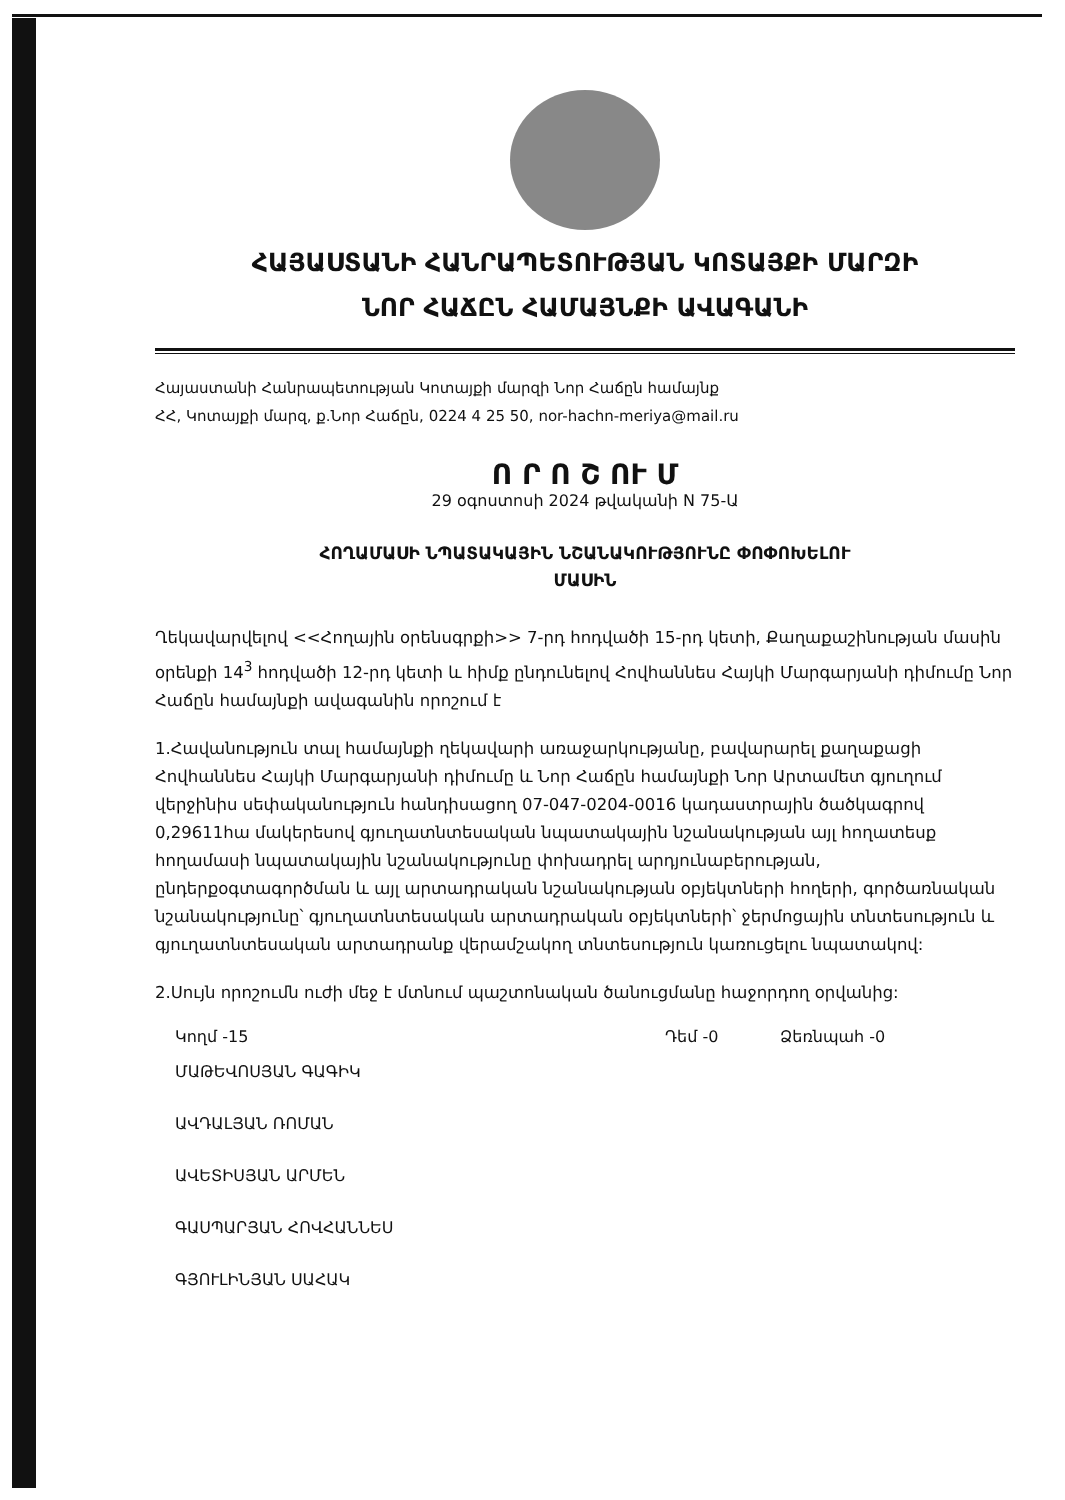ՀԱՅԱՍՏԱՆԻ ՀԱՆՐԱՊԵՏՈՒԹՅԱՆ ԿՈՏԱՅՔԻ ՄԱՐԶԻ
ՆՈՐ ՀԱՃԸՆ ՀԱՄԱՅՆՔԻ ԱՎԱԳԱՆԻ
Հայաստանի Հանրապետության Կոտայքի մարզի Նոր Հաճըն համայնք
ՀՀ, Կոտայքի մարզ, ք.Նոր Հաճըն, 0224 4 25 50, nor-hachn-meriya@mail.ru
Ո Ր Ո Շ ՈՒ Մ
29 օգոստոսի 2024 թվականի N 75-Ա
ՀՈՂԱՄԱՍԻ ՆՊԱՏԱԿԱՅԻՆ ՆՇԱՆԱԿՈՒԹՅՈՒՆԸ ՓՈՓՈԽԵԼՈՒ
ՄԱՍԻՆ
Ղեկավարվելով <<Հողային օրենսգրքի>> 7-րդ հոդվածի 15-րդ կետի, Քաղաքաշինության մասին օրենքի 14<sup>3</sup> հոդվածի 12-րդ կետի և հիմք ընդունելով Հովհաննես Հայկի Մարգարյանի դիմումը Նոր Հաճըն համայնքի ավագանին որոշում է
1.Հավանություն տալ համայնքի ղեկավարի առաջարկությանը, բավարարել քաղաքացի Հովհաննես Հայկի Մարգարյանի դիմումը և Նոր Հաճըն համայնքի Նոր Արտամետ գյուղում վերջինիս սեփականություն հանդիսացող 07-047-0204-0016 կադաստրային ծածկագրով 0,29611հա մակերեսով գյուղատնտեսական նպատակային նշանակության այլ հողատեսք հողամասի նպատակային նշանակությունը փոխադրել արդյունաբերության, ընդերքօգտագործման և այլ արտադրական նշանակության օբյեկտների հողերի, գործառնական նշանակությունը՝ գյուղատնտեսական արտադրական օբյեկտների՝ ջերմոցային տնտեսություն և գյուղատնտեսական արտադրանք վերամշակող տնտեսություն կառուցելու նպատակով:
2.Սույն որոշումն ուժի մեջ է մտնում պաշտոնական ծանուցմանը հաջորդող օրվանից:
Կողմ -15 Դեմ -0 Ձեռնպահ -0
ՄԱԹԵՎՈՍՅԱՆ ԳԱԳԻԿ
ԱՎԴԱԼՅԱՆ ՌՈՄԱՆ
ԱՎԵՏԻՍՅԱՆ ԱՐՄԵՆ
ԳԱՍՊԱՐՅԱՆ ՀՈՎՀԱՆՆԵՍ
ԳՅՈՒԼԻՆՅԱՆ ՍԱՀԱԿ